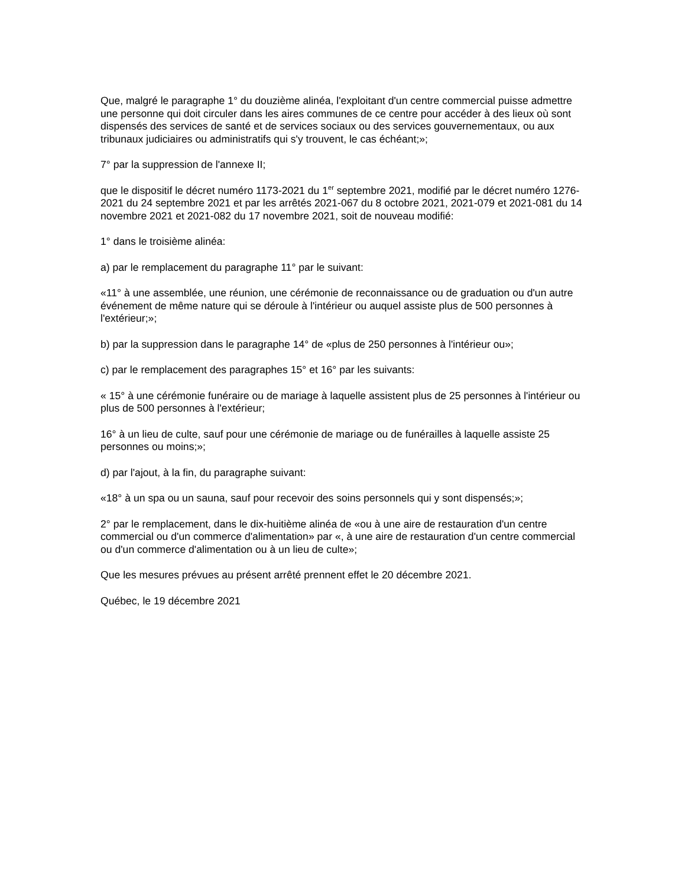Que, malgré le paragraphe 1° du douzième alinéa, l'exploitant d'un centre commercial puisse admettre une personne qui doit circuler dans les aires communes de ce centre pour accéder à des lieux où sont dispensés des services de santé et de services sociaux ou des services gouvernementaux, ou aux tribunaux judiciaires ou administratifs qui s'y trouvent, le cas échéant;»;
7° par la suppression de l'annexe II;
que le dispositif le décret numéro 1173-2021 du 1<sup>er</sup> septembre 2021, modifié par le décret numéro 1276-2021 du 24 septembre 2021 et par les arrêtés 2021-067 du 8 octobre 2021, 2021-079 et 2021-081 du 14 novembre 2021 et 2021-082 du 17 novembre 2021, soit de nouveau modifié:
1° dans le troisième alinéa:
a) par le remplacement du paragraphe 11° par le suivant:
«11° à une assemblée, une réunion, une cérémonie de reconnaissance ou de graduation ou d'un autre événement de même nature qui se déroule à l'intérieur ou auquel assiste plus de 500 personnes à l'extérieur;»;
b) par la suppression dans le paragraphe 14° de «plus de 250 personnes à l'intérieur ou»;
c) par le remplacement des paragraphes 15° et 16° par les suivants:
« 15° à une cérémonie funéraire ou de mariage à laquelle assistent plus de 25 personnes à l'intérieur ou plus de 500 personnes à l'extérieur;
16° à un lieu de culte, sauf pour une cérémonie de mariage ou de funérailles à laquelle assiste 25 personnes ou moins;»;
d) par l'ajout, à la fin, du paragraphe suivant:
«18° à un spa ou un sauna, sauf pour recevoir des soins personnels qui y sont dispensés;»;
2° par le remplacement, dans le dix-huitième alinéa de «ou à une aire de restauration d'un centre commercial ou d'un commerce d'alimentation» par «, à une aire de restauration d'un centre commercial ou d'un commerce d'alimentation ou à un lieu de culte»;
Que les mesures prévues au présent arrêté prennent effet le 20 décembre 2021.
Québec, le 19 décembre 2021